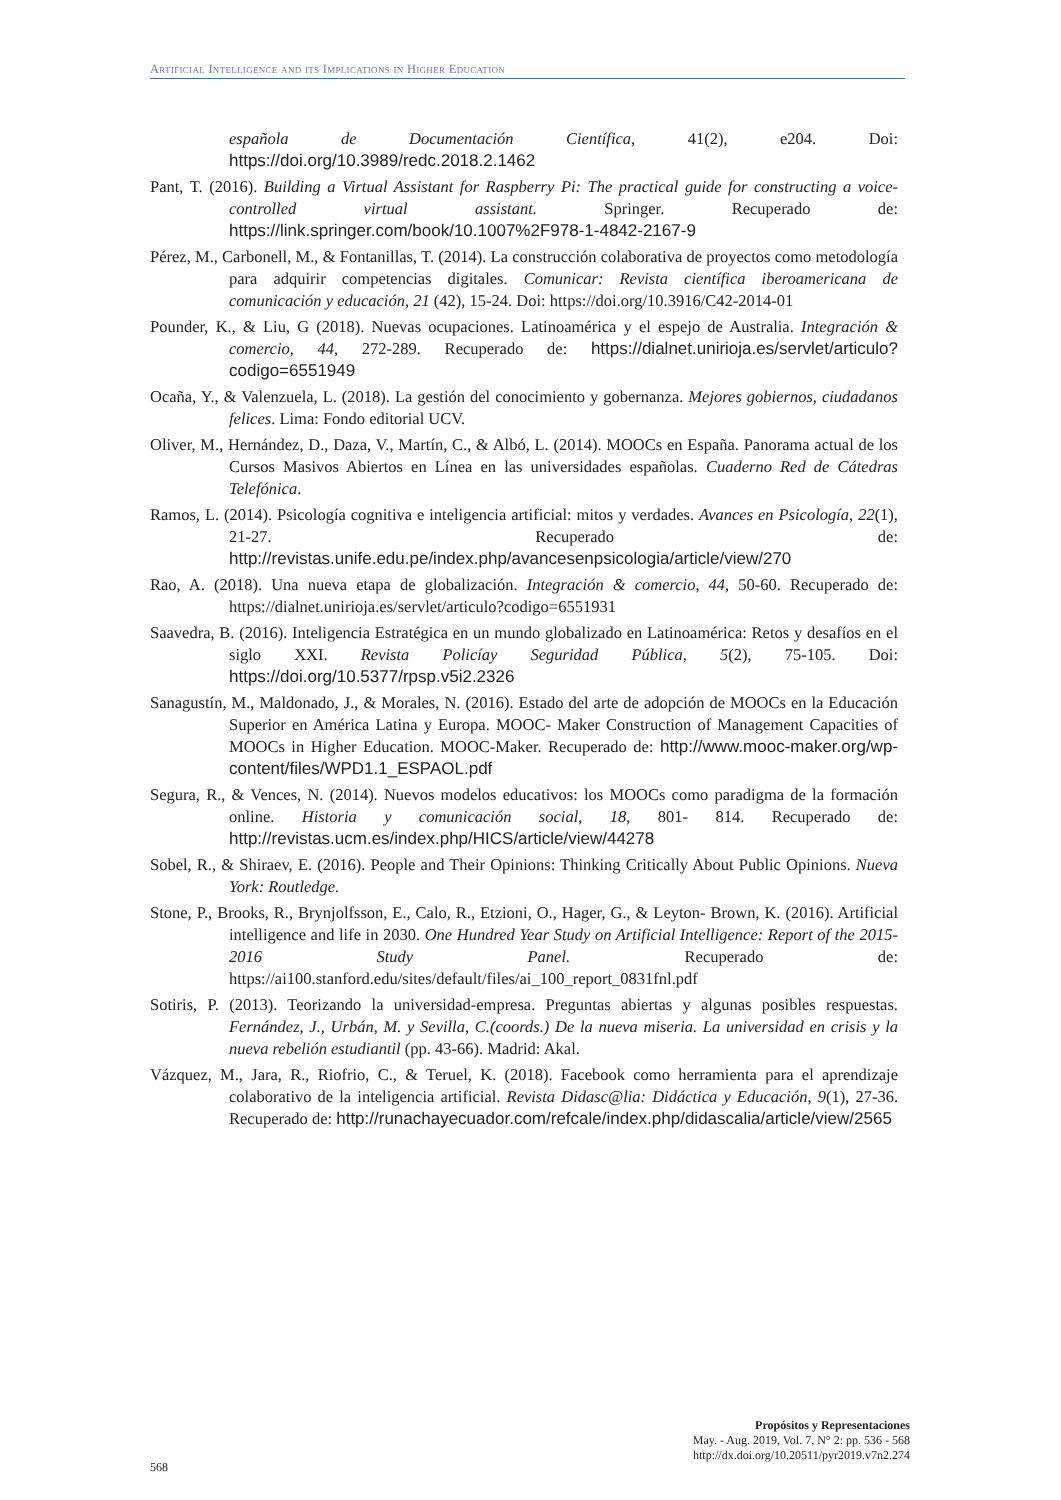Artificial Intelligence and its Implications in Higher Education
española de Documentación Científica, 41(2), e204. Doi: https://doi.org/10.3989/redc.2018.2.1462
Pant, T. (2016). Building a Virtual Assistant for Raspberry Pi: The practical guide for constructing a voice-controlled virtual assistant. Springer. Recuperado de: https://link.springer.com/book/10.1007%2F978-1-4842-2167-9
Pérez, M., Carbonell, M., & Fontanillas, T. (2014). La construcción colaborativa de proyectos como metodología para adquirir competencias digitales. Comunicar: Revista científica iberoamericana de comunicación y educación, 21 (42), 15-24. Doi: https://doi.org/10.3916/C42-2014-01
Pounder, K., & Liu, G (2018). Nuevas ocupaciones. Latinoamérica y el espejo de Australia. Integración & comercio, 44, 272-289. Recuperado de: https://dialnet.unirioja.es/servlet/articulo?codigo=6551949
Ocaña, Y., & Valenzuela, L. (2018). La gestión del conocimiento y gobernanza. Mejores gobiernos, ciudadanos felices. Lima: Fondo editorial UCV.
Oliver, M., Hernández, D., Daza, V., Martín, C., & Albó, L. (2014). MOOCs en España. Panorama actual de los Cursos Masivos Abiertos en Línea en las universidades españolas. Cuaderno Red de Cátedras Telefónica.
Ramos, L. (2014). Psicología cognitiva e inteligencia artificial: mitos y verdades. Avances en Psicología, 22(1), 21-27. Recuperado de: http://revistas.unife.edu.pe/index.php/avancesenpsicologia/article/view/270
Rao, A. (2018). Una nueva etapa de globalización. Integración & comercio, 44, 50-60. Recuperado de: https://dialnet.unirioja.es/servlet/articulo?codigo=6551931
Saavedra, B. (2016). Inteligencia Estratégica en un mundo globalizado en Latinoamérica: Retos y desafíos en el siglo XXI. Revista Policíay Seguridad Pública, 5(2), 75-105. Doi: https://doi.org/10.5377/rpsp.v5i2.2326
Sanagustín, M., Maldonado, J., & Morales, N. (2016). Estado del arte de adopción de MOOCs en la Educación Superior en América Latina y Europa. MOOC- Maker Construction of Management Capacities of MOOCs in Higher Education. MOOC-Maker. Recuperado de: http://www.mooc-maker.org/wp-content/files/WPD1.1_ESPAOL.pdf
Segura, R., & Vences, N. (2014). Nuevos modelos educativos: los MOOCs como paradigma de la formación online. Historia y comunicación social, 18, 801- 814. Recuperado de: http://revistas.ucm.es/index.php/HICS/article/view/44278
Sobel, R., & Shiraev, E. (2016). People and Their Opinions: Thinking Critically About Public Opinions. Nueva York: Routledge.
Stone, P., Brooks, R., Brynjolfsson, E., Calo, R., Etzioni, O., Hager, G., & Leyton- Brown, K. (2016). Artificial intelligence and life in 2030. One Hundred Year Study on Artificial Intelligence: Report of the 2015-2016 Study Panel. Recuperado de: https://ai100.stanford.edu/sites/default/files/ai_100_report_0831fnl.pdf
Sotiris, P. (2013). Teorizando la universidad-empresa. Preguntas abiertas y algunas posibles respuestas. Fernández, J., Urbán, M. y Sevilla, C.(coords.) De la nueva miseria. La universidad en crisis y la nueva rebelión estudiantil (pp. 43-66). Madrid: Akal.
Vázquez, M., Jara, R., Riofrio, C., & Teruel, K. (2018). Facebook como herramienta para el aprendizaje colaborativo de la inteligencia artificial. Revista Didasc@lia: Didáctica y Educación, 9(1), 27-36. Recuperado de: http://runachayecuador.com/refcale/index.php/didascalia/article/view/2565
568
Propósitos y Representaciones
May. - Aug. 2019, Vol. 7, N° 2: pp. 536 - 568
http://dx.doi.org/10.20511/pyr2019.v7n2.274